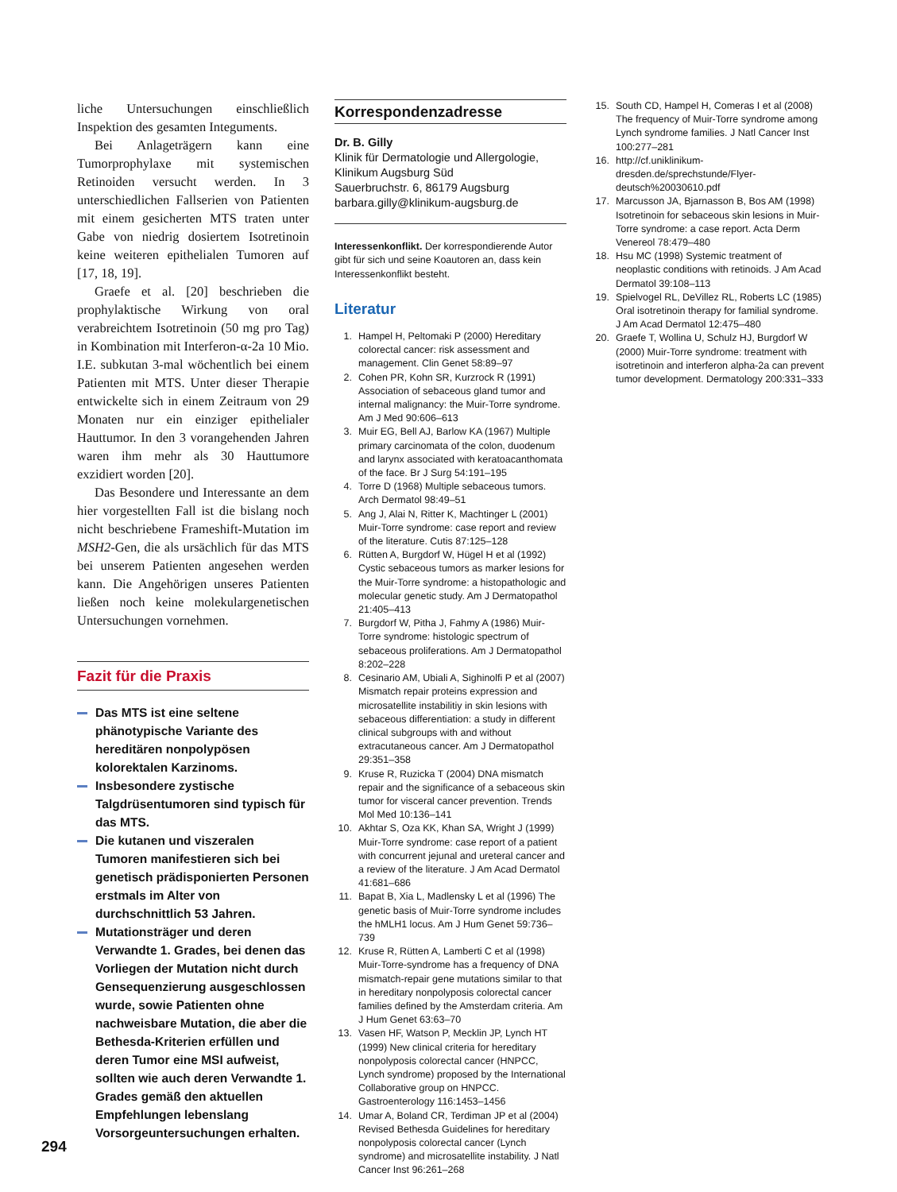liche Untersuchungen einschließlich Inspektion des gesamten Integuments.
Bei Anlageträgern kann eine Tumorprophylaxe mit systemischen Retinoiden versucht werden. In 3 unterschiedlichen Fallserien von Patienten mit einem gesicherten MTS traten unter Gabe von niedrig dosiertem Isotretinoin keine weiteren epithelialen Tumoren auf [17, 18, 19].
Graefe et al. [20] beschrieben die prophylaktische Wirkung von oral verabreichtem Isotretinoin (50 mg pro Tag) in Kombination mit Interferon-α-2a 10 Mio. I.E. subkutan 3-mal wöchentlich bei einem Patienten mit MTS. Unter dieser Therapie entwickelte sich in einem Zeitraum von 29 Monaten nur ein einziger epithelialer Hauttumor. In den 3 vorangehenden Jahren waren ihm mehr als 30 Hauttumore exzidiert worden [20].
Das Besondere und Interessante an dem hier vorgestellten Fall ist die bislang noch nicht beschriebene Frameshift-Mutation im MSH2-Gen, die als ursächlich für das MTS bei unserem Patienten angesehen werden kann. Die Angehörigen unseres Patienten ließen noch keine molekulargenetischen Untersuchungen vornehmen.
Fazit für die Praxis
Das MTS ist eine seltene phänotypische Variante des hereditären nonpolypösen kolorektalen Karzinoms.
Insbesondere zystische Talgdrüsentumoren sind typisch für das MTS.
Die kutanen und viszeralen Tumoren manifestieren sich bei genetisch prädisponierten Personen erstmals im Alter von durchschnittlich 53 Jahren.
Mutationsträger und deren Verwandte 1. Grades, bei denen das Vorliegen der Mutation nicht durch Gensequenzierung ausgeschlossen wurde, sowie Patienten ohne nachweisbare Mutation, die aber die Bethesda-Kriterien erfüllen und deren Tumor eine MSI aufweist, sollten wie auch deren Verwandte 1. Grades gemäß den aktuellen Empfehlungen lebenslang Vorsorgeuntersuchungen erhalten.
Korrespondenzadresse
Dr. B. Gilly
Klinik für Dermatologie und Allergologie,
Klinikum Augsburg Süd
Sauerbruchstr. 6, 86179 Augsburg
barbara.gilly@klinikum-augsburg.de
Interessenkonflikt. Der korrespondierende Autor gibt für sich und seine Koautoren an, dass kein Interessenkonflikt besteht.
Literatur
1. Hampel H, Peltomaki P (2000) Hereditary colorectal cancer: risk assessment and management. Clin Genet 58:89–97
2. Cohen PR, Kohn SR, Kurzrock R (1991) Association of sebaceous gland tumor and internal malignancy: the Muir-Torre syndrome. Am J Med 90:606–613
3. Muir EG, Bell AJ, Barlow KA (1967) Multiple primary carcinomata of the colon, duodenum and larynx associated with keratoacanthomata of the face. Br J Surg 54:191–195
4. Torre D (1968) Multiple sebaceous tumors. Arch Dermatol 98:49–51
5. Ang J, Alai N, Ritter K, Machtinger L (2001) Muir-Torre syndrome: case report and review of the literature. Cutis 87:125–128
6. Rütten A, Burgdorf W, Hügel H et al (1992) Cystic sebaceous tumors as marker lesions for the Muir-Torre syndrome: a histopathologic and molecular genetic study. Am J Dermatopathol 21:405–413
7. Burgdorf W, Pitha J, Fahmy A (1986) Muir-Torre syndrome: histologic spectrum of sebaceous proliferations. Am J Dermatopathol 8:202–228
8. Cesinario AM, Ubiali A, Sighinolfi P et al (2007) Mismatch repair proteins expression and microsatellite instabilitiy in skin lesions with sebaceous differentiation: a study in different clinical subgroups with and without extracutaneous cancer. Am J Dermatopathol 29:351–358
9. Kruse R, Ruzicka T (2004) DNA mismatch repair and the significance of a sebaceous skin tumor for visceral cancer prevention. Trends Mol Med 10:136–141
10. Akhtar S, Oza KK, Khan SA, Wright J (1999) Muir-Torre syndrome: case report of a patient with concurrent jejunal and ureteral cancer and a review of the literature. J Am Acad Dermatol 41:681–686
11. Bapat B, Xia L, Madlensky L et al (1996) The genetic basis of Muir-Torre syndrome includes the hMLH1 locus. Am J Hum Genet 59:736–739
12. Kruse R, Rütten A, Lamberti C et al (1998) Muir-Torre-syndrome has a frequency of DNA mismatch-repair gene mutations similar to that in hereditary nonpolyposis colorectal cancer families defined by the Amsterdam criteria. Am J Hum Genet 63:63–70
13. Vasen HF, Watson P, Mecklin JP, Lynch HT (1999) New clinical criteria for hereditary nonpolyposis colorectal cancer (HNPCC, Lynch syndrome) proposed by the International Collaborative group on HNPCC. Gastroenterology 116:1453–1456
14. Umar A, Boland CR, Terdiman JP et al (2004) Revised Bethesda Guidelines for hereditary nonpolyposis colorectal cancer (Lynch syndrome) and microsatellite instability. J Natl Cancer Inst 96:261–268
15. South CD, Hampel H, Comeras I et al (2008) The frequency of Muir-Torre syndrome among Lynch syndrome families. J Natl Cancer Inst 100:277–281
16. http://cf.uniklinikum-dresden.de/sprechstunde/Flyer-deutsch%20030610.pdf
17. Marcusson JA, Bjarnasson B, Bos AM (1998) Isotretinoin for sebaceous skin lesions in Muir-Torre syndrome: a case report. Acta Derm Venereol 78:479–480
18. Hsu MC (1998) Systemic treatment of neoplastic conditions with retinoids. J Am Acad Dermatol 39:108–113
19. Spielvogel RL, DeVillez RL, Roberts LC (1985) Oral isotretinoin therapy for familial syndrome. J Am Acad Dermatol 12:475–480
20. Graefe T, Wollina U, Schulz HJ, Burgdorf W (2000) Muir-Torre syndrome: treatment with isotretinoin and interferon alpha-2a can prevent tumor development. Dermatology 200:331–333
294